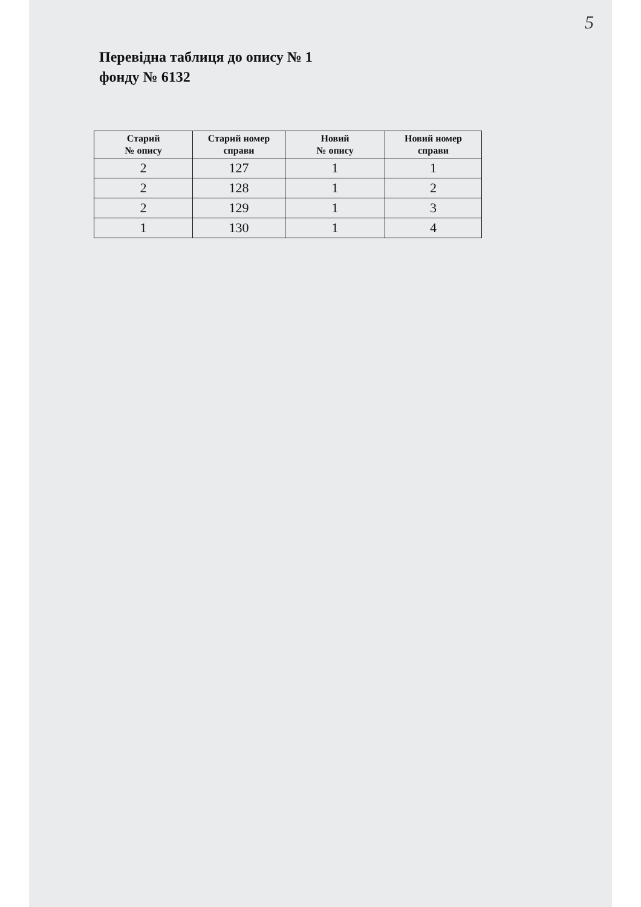5
Перевідна таблиця до опису № 1
фонду № 6132
| Старий № опису | Старий номер справи | Новий № опису | Новий номер справи |
| --- | --- | --- | --- |
| 2 | 127 | 1 | 1 |
| 2 | 128 | 1 | 2 |
| 2 | 129 | 1 | 3 |
| 1 | 130 | 1 | 4 |